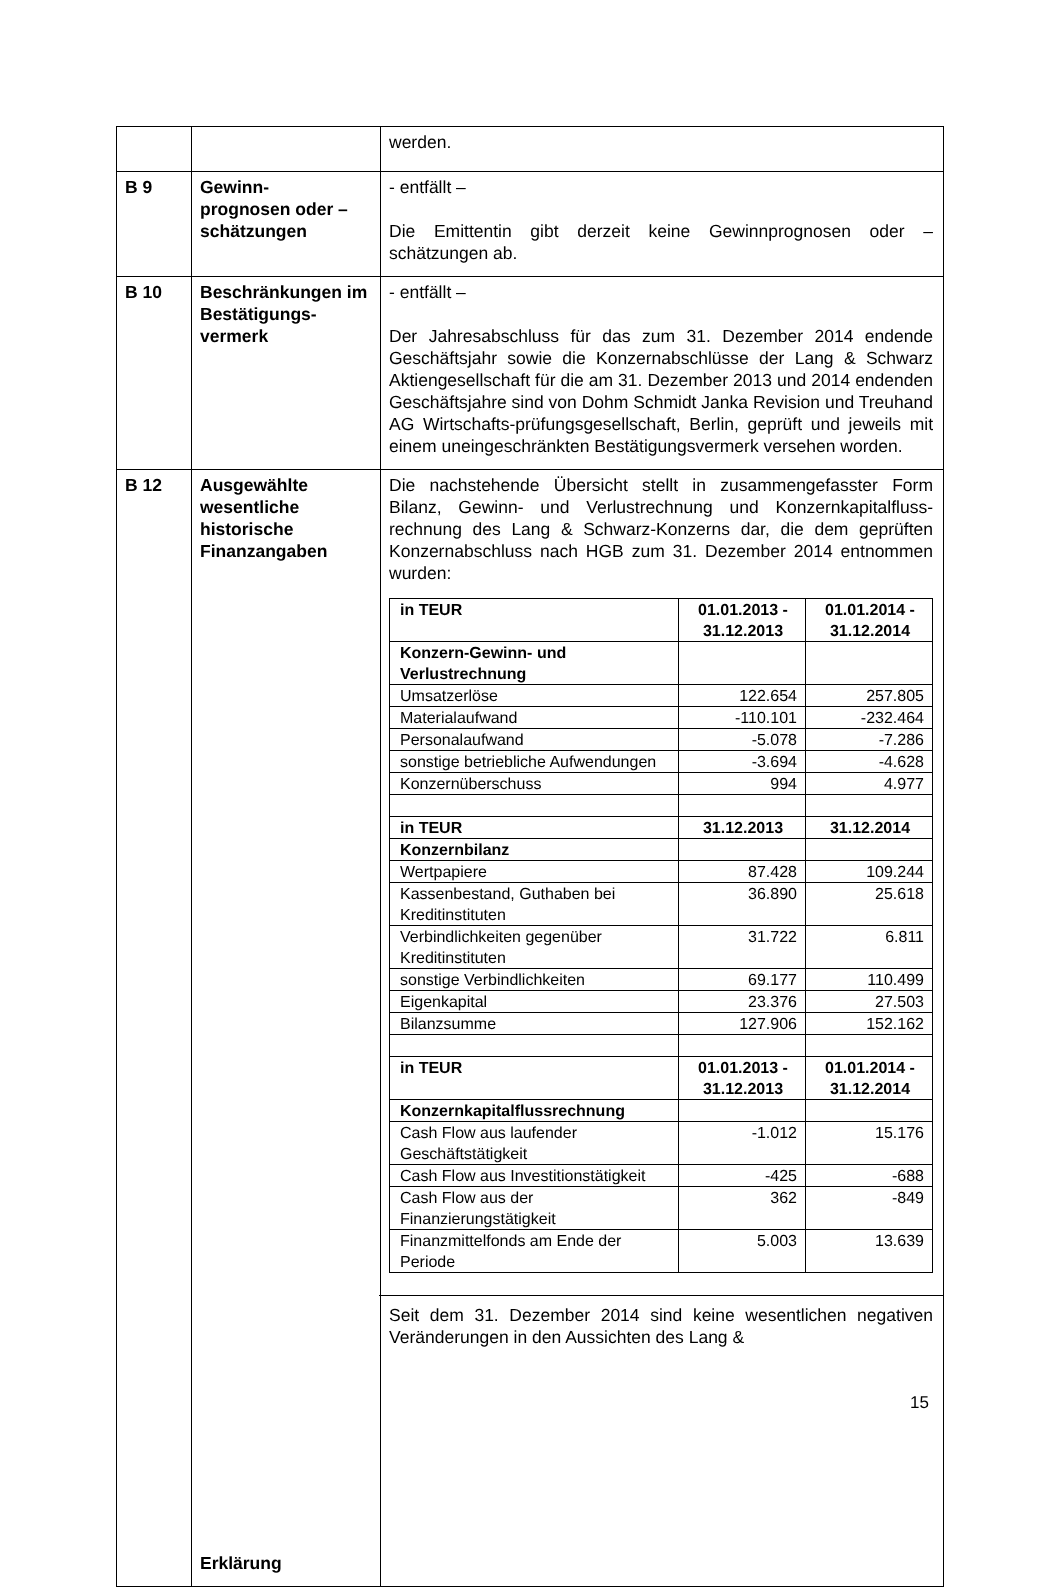| | | werden. |
| B 9 | Gewinn- prognosen oder – schätzungen | - entfällt – Die Emittentin gibt derzeit keine Gewinnprognosen oder – schätzungen ab. |
| B 10 | Beschränkungen im Bestätigungs- vermerk | - entfällt – Der Jahresabschluss für das zum 31. Dezember 2014 endende Geschäftsjahr sowie die Konzernabschlüsse der Lang & Schwarz Aktiengesellschaft für die am 31. Dezember 2013 und 2014 endenden Geschäftsjahre sind von Dohm Schmidt Janka Revision und Treuhand AG Wirtschafts-prüfungsgesellschaft, Berlin, geprüft und jeweils mit einem uneingeschränkten Bestätigungsvermerk versehen worden. |
| B 12 | Ausgewählte wesentliche historische Finanzangaben Erklärung | Die nachstehende Übersicht stellt in zusammengefasster Form Bilanz, Gewinn- und Verlustrechnung und Konzernkapitalfluss-rechnung des Lang & Schwarz-Konzerns dar, die dem geprüften Konzernabschluss nach HGB zum 31. Dezember 2014 entnommen wurden: / in TEUR / 01.01.2013 - 31.12.2013 / 01.01.2014 - 31.12.2014 / / Konzern-Gewinn- und Verlustrechnung / / / / Umsatzerlöse / 122.654 / 257.805 / / Materialaufwand / -110.101 / -232.464 / / Personalaufwand / -5.078 / -7.286 / / sonstige betriebliche Aufwendungen / -3.694 / -4.628 / / Konzernüberschuss / 994 / 4.977 / / in TEUR / 31.12.2013 / 31.12.2014 / / Konzernbilanz / / / / Wertpapiere / 87.428 / 109.244 / / Kassenbestand, Guthaben bei Kreditinstituten / 36.890 / 25.618 / / Verbindlichkeiten gegenüber Kreditinstituten / 31.722 / 6.811 / / sonstige Verbindlichkeiten / 69.177 / 110.499 / / Eigenkapital / 23.376 / 27.503 / / Bilanzsumme / 127.906 / 152.162 / / in TEUR / 01.01.2013 - 31.12.2013 / 01.01.2014 - 31.12.2014 / / Konzernkapitalflussrechnung / / / / Cash Flow aus laufender Geschäftstätigkeit / -1.012 / 15.176 / / Cash Flow aus Investitionstätigkeit / -425 / -688 / / Cash Flow aus der Finanzierungstätigkeit / 362 / -849 / / Finanzmittelfonds am Ende der Periode / 5.003 / 13.639 / Seit dem 31. Dezember 2014 sind keine wesentlichen negativen Veränderungen in den Aussichten des Lang & |
15